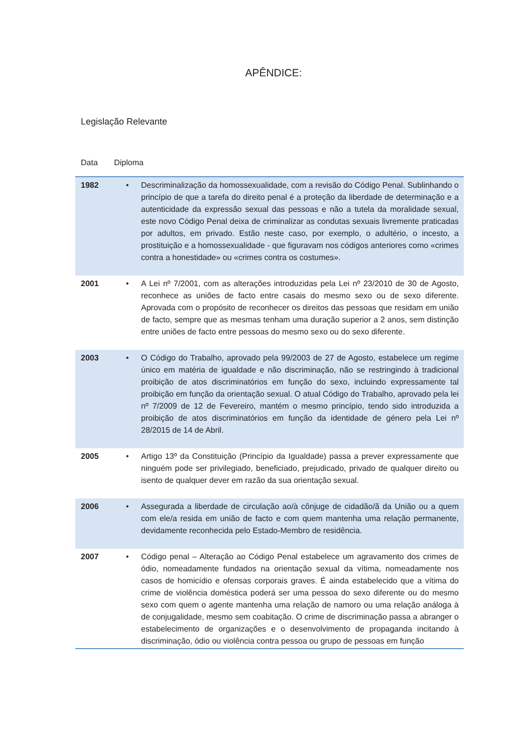APÊNDICE:
Legislação Relevante
Data Diploma
| 1982 | • | Descriminalização da homossexualidade, com a revisão do Código Penal. Sublinhando o princípio de que a tarefa do direito penal é a proteção da liberdade de determinação e a autenticidade da expressão sexual das pessoas e não a tutela da moralidade sexual, este novo Código Penal deixa de criminalizar as condutas sexuais livremente praticadas por adultos, em privado. Estão neste caso, por exemplo, o adultério, o incesto, a prostituição e a homossexualidade - que figuravam nos códigos anteriores como «crimes contra a honestidade» ou «crimes contra os costumes». |
| 2001 | • | A Lei nº 7/2001, com as alterações introduzidas pela Lei nº 23/2010 de 30 de Agosto, reconhece as uniões de facto entre casais do mesmo sexo ou de sexo diferente. Aprovada com o propósito de reconhecer os direitos das pessoas que residam em união de facto, sempre que as mesmas tenham uma duração superior a 2 anos, sem distinção entre uniões de facto entre pessoas do mesmo sexo ou do sexo diferente. |
| 2003 | • | O Código do Trabalho, aprovado pela 99/2003 de 27 de Agosto, estabelece um regime único em matéria de igualdade e não discriminação, não se restringindo à tradicional proibição de atos discriminatórios em função do sexo, incluindo expressamente tal proibição em função da orientação sexual. O atual Código do Trabalho, aprovado pela lei nº 7/2009 de 12 de Fevereiro, mantém o mesmo princípio, tendo sido introduzida a proibição de atos discriminatórios em função da identidade de género pela Lei nº 28/2015 de 14 de Abril. |
| 2005 | • | Artigo 13º da Constituição (Princípio da Igualdade) passa a prever expressamente que ninguém pode ser privilegiado, beneficiado, prejudicado, privado de qualquer direito ou isento de qualquer dever em razão da sua orientação sexual. |
| 2006 | • | Assegurada a liberdade de circulação ao/à cônjuge de cidadão/ã da União ou a quem com ele/a resida em união de facto e com quem mantenha uma relação permanente, devidamente reconhecida pelo Estado-Membro de residência. |
| 2007 | • | Código penal – Alteração ao Código Penal estabelece um agravamento dos crimes de ódio, nomeadamente fundados na orientação sexual da vítima, nomeadamente nos casos de homicídio e ofensas corporais graves. É ainda estabelecido que a vítima do crime de violência doméstica poderá ser uma pessoa do sexo diferente ou do mesmo sexo com quem o agente mantenha uma relação de namoro ou uma relação análoga à de conjugalidade, mesmo sem coabitação. O crime de discriminação passa a abranger o estabelecimento de organizações e o desenvolvimento de propaganda incitando à discriminação, ódio ou violência contra pessoa ou grupo de pessoas em função |